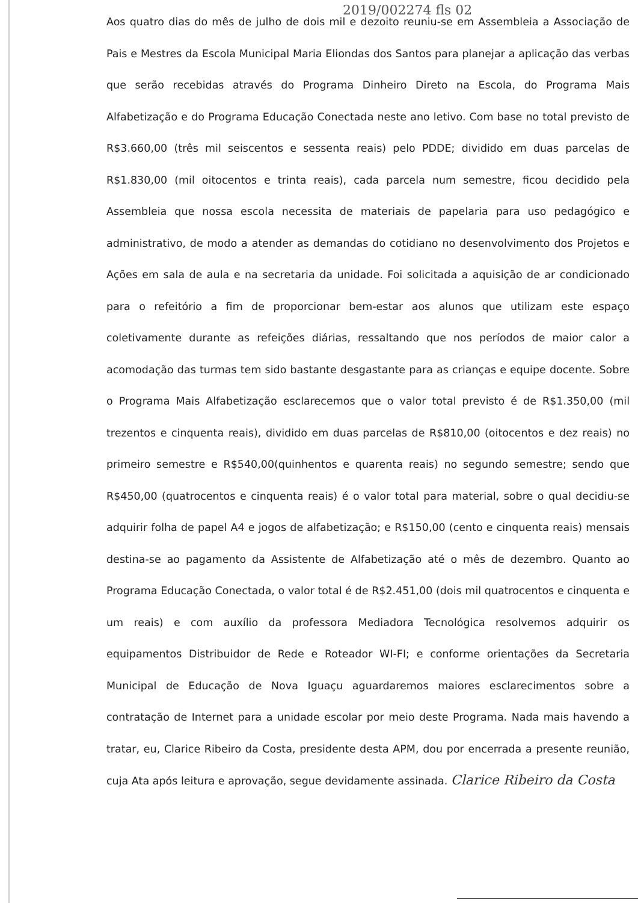2019/002274 fls 02
Aos quatro dias do mês de julho de dois mil e dezoito reuniu-se em Assembleia a Associação de Pais e Mestres da Escola Municipal Maria Eliondas dos Santos para planejar a aplicação das verbas que serão recebidas através do Programa Dinheiro Direto na Escola, do Programa Mais Alfabetização e do Programa Educação Conectada neste ano letivo. Com base no total previsto de R$3.660,00 (três mil seiscentos e sessenta reais) pelo PDDE; dividido em duas parcelas de R$1.830,00 (mil oitocentos e trinta reais), cada parcela num semestre, ficou decidido pela Assembleia que nossa escola necessita de materiais de papelaria para uso pedagógico e administrativo, de modo a atender as demandas do cotidiano no desenvolvimento dos Projetos e Ações em sala de aula e na secretaria da unidade. Foi solicitada a aquisição de ar condicionado para o refeitório a fim de proporcionar bem-estar aos alunos que utilizam este espaço coletivamente durante as refeições diárias, ressaltando que nos períodos de maior calor a acomodação das turmas tem sido bastante desgastante para as crianças e equipe docente. Sobre o Programa Mais Alfabetização esclarecemos que o valor total previsto é de R$1.350,00 (mil trezentos e cinquenta reais), dividido em duas parcelas de R$810,00 (oitocentos e dez reais) no primeiro semestre e R$540,00(quinhentos e quarenta reais) no segundo semestre; sendo que R$450,00 (quatrocentos e cinquenta reais) é o valor total para material, sobre o qual decidiu-se adquirir folha de papel A4 e jogos de alfabetização; e R$150,00 (cento e cinquenta reais) mensais destina-se ao pagamento da Assistente de Alfabetização até o mês de dezembro. Quanto ao Programa Educação Conectada, o valor total é de R$2.451,00 (dois mil quatrocentos e cinquenta e um reais) e com auxílio da professora Mediadora Tecnológica resolvemos adquirir os equipamentos Distribuidor de Rede e Roteador WI-FI; e conforme orientações da Secretaria Municipal de Educação de Nova Iguaçu aguardaremos maiores esclarecimentos sobre a contratação de Internet para a unidade escolar por meio deste Programa. Nada mais havendo a tratar, eu, Clarice Ribeiro da Costa, presidente desta APM, dou por encerrada a presente reunião, cuja Ata após leitura e aprovação, segue devidamente assinada. Clarice Ribeiro da Costa